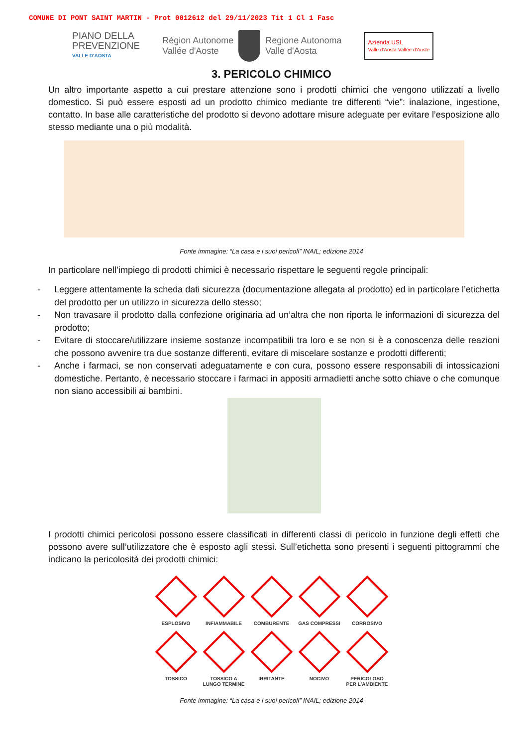COMUNE DI PONT SAINT MARTIN - Prot 0012612 del 29/11/2023 Tit 1 Cl 1 Fasc
PIANO DELLA
PREVENZIONE
VALLE D'AOSTA
Région Autonome
Vallée d'Aoste
Regione Autonoma
Valle d'Aosta
Azienda USL
Valle d'Aosta-Vallée d'Aoste
3. PERICOLO CHIMICO
Un altro importante aspetto a cui prestare attenzione sono i prodotti chimici che vengono utilizzati a livello domestico. Si può essere esposti ad un prodotto chimico mediante tre differenti “vie”: inalazione, ingestione, contatto. In base alle caratteristiche del prodotto si devono adottare misure adeguate per evitare l’esposizione allo stesso mediante una o più modalità.
Fonte immagine: “La casa e i suoi pericoli” INAIL; edizione 2014
In particolare nell’impiego di prodotti chimici è necessario rispettare le seguenti regole principali:
- Leggere attentamente la scheda dati sicurezza (documentazione allegata al prodotto) ed in particolare l’etichetta del prodotto per un utilizzo in sicurezza dello stesso;
- Non travasare il prodotto dalla confezione originaria ad un’altra che non riporta le informazioni di sicurezza del prodotto;
- Evitare di stoccare/utilizzare insieme sostanze incompatibili tra loro e se non si è a conoscenza delle reazioni che possono avvenire tra due sostanze differenti, evitare di miscelare sostanze e prodotti differenti;
- Anche i farmaci, se non conservati adeguatamente e con cura, possono essere responsabili di intossicazioni domestiche. Pertanto, è necessario stoccare i farmaci in appositi armadietti anche sotto chiave o che comunque non siano accessibili ai bambini.
I prodotti chimici pericolosi possono essere classificati in differenti classi di pericolo in funzione degli effetti che possono avere sull’utilizzatore che è esposto agli stessi. Sull’etichetta sono presenti i seguenti pittogrammi che indicano la pericolosità dei prodotti chimici:
ESPLOSIVO
INFIAMMABILE
COMBURENTE
GAS COMPRESSI
CORROSIVO
TOSSICO
TOSSICO A
LUNGO TERMINE
IRRITANTE
NOCIVO
PERICOLOSO
PER L'AMBIENTE
Fonte immagine: “La casa e i suoi pericoli” INAIL; edizione 2014